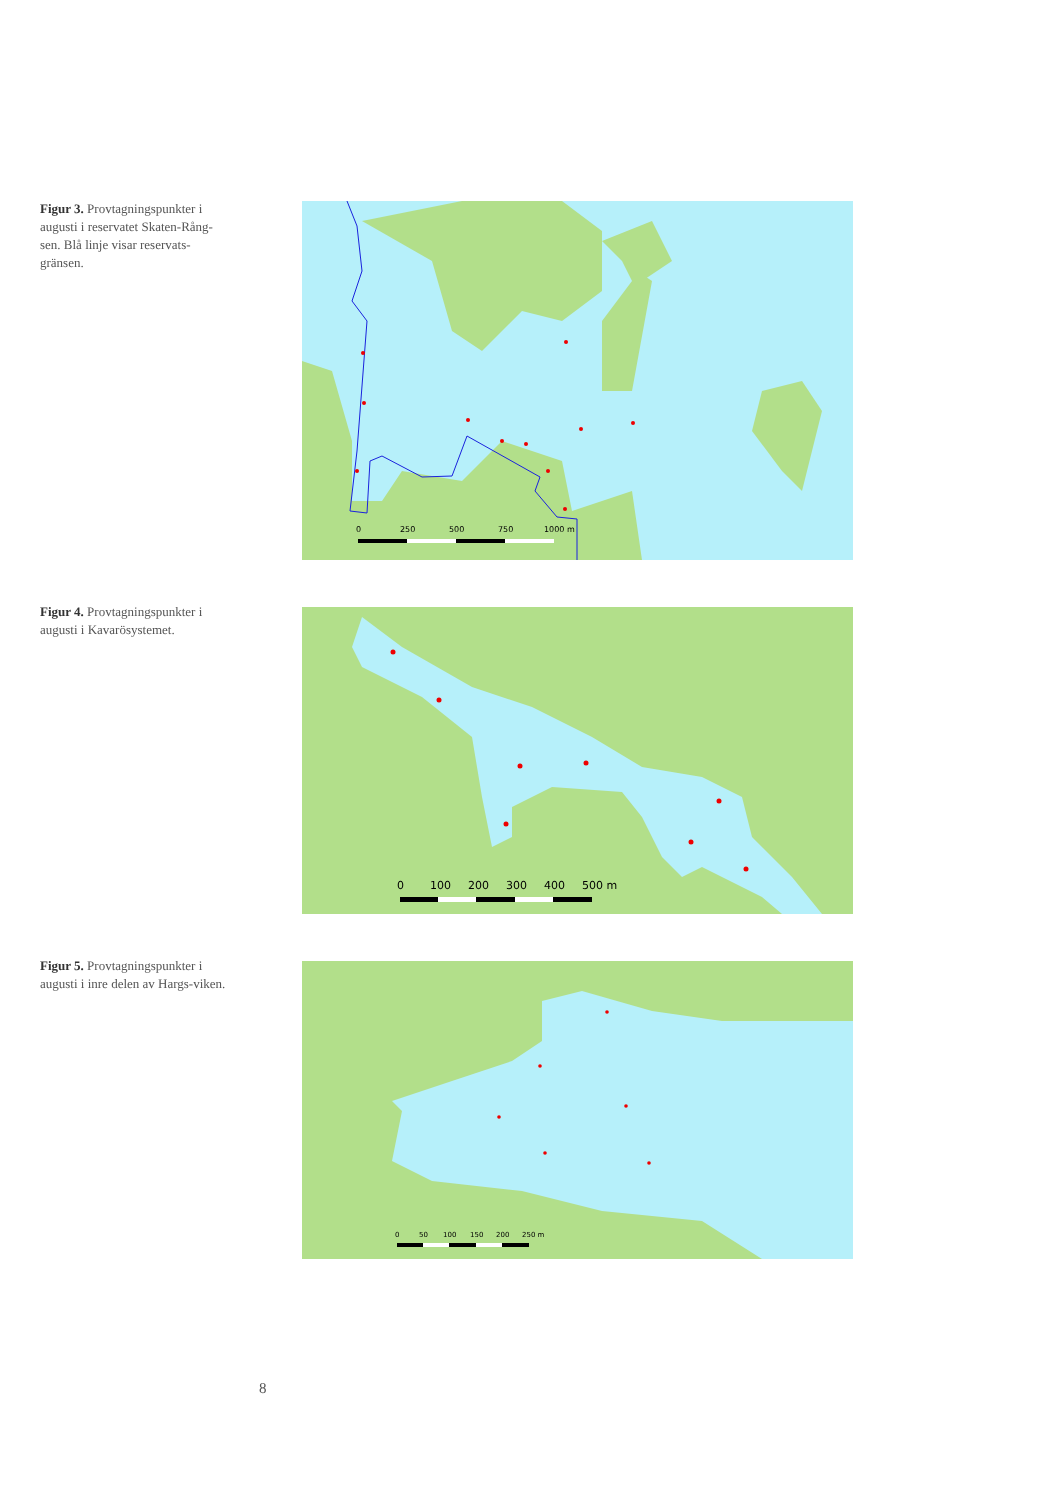Figur 3. Provtagningspunkter i augusti i reservatet Skaten-Rång-sen. Blå linje visar reservats-gränsen.
0
250
500
750
1000 m
Figur 4. Provtagningspunkter i augusti i Kavarösystemet.
0
100
200
300
400
500 m
Figur 5. Provtagningspunkter i augusti i inre delen av Hargs-viken.
0
50
100
150
200
250 m
8